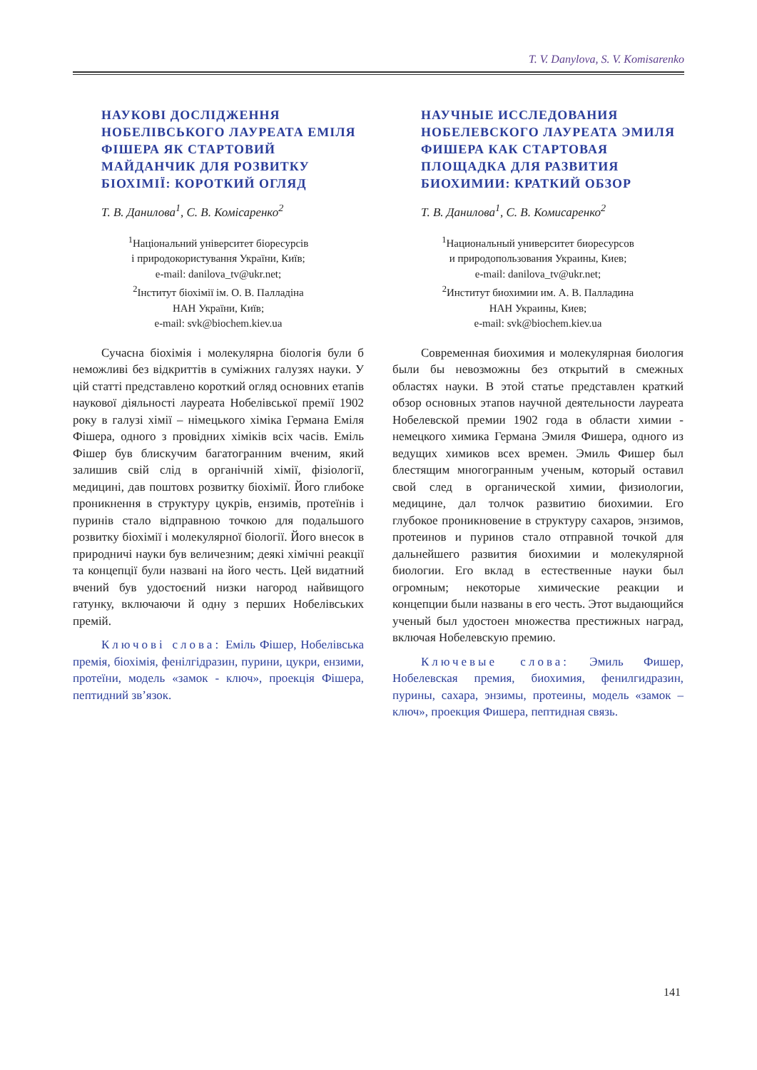T. V. Danylova, S. V. Komisarenko
НАУКОВІ ДОСЛІДЖЕННЯ НОБЕЛІВСЬКОГО ЛАУРЕАТА ЕМІЛЯ ФІШЕРА ЯК СТАРТОВИЙ МАЙДАНЧИК ДЛЯ РОЗВИТКУ БІОХІМІЇ: КОРОТКИЙ ОГЛЯД
Т. В. Данилова<sup>1</sup>, С. В. Комісаренко<sup>2</sup>
<sup>1</sup> Національний університет біоресурсів
і природокористування України, Київ;
e-mail: danilova_tv@ukr.net;
<sup>2</sup> Інститут біохімії ім. О. В. Палладіна
НАН України, Київ;
e-mail: svk@biochem.kiev.ua
Сучасна біохімія і молекулярна біологія були б неможливі без відкриттів в суміжних галузях науки. У цій статті представлено короткий огляд основних етапів наукової діяльності лауреата Нобелівської премії 1902 року в галузі хімії – німецького хіміка Германа Еміля Фішера, одного з провідних хіміків всіх часів. Еміль Фішер був блискучим багатогранним вченим, який залишив свій слід в органічній хімії, фізіології, медицині, дав поштовх розвитку біохімії. Його глибоке проникнення в структуру цукрів, ензимів, протеїнів і пуринів стало відправною точкою для подальшого розвитку біохімії і молекулярної біології. Його внесок в природничі науки був величезним; деякі хімічні реакції та концепції були названі на його честь. Цей видатний вчений був удостоєний низки нагород найвищого гатунку, включаючи й одну з перших Нобелівських премій.
Ключові слова: Еміль Фішер, Нобелівська премія, біохімія, фенілгідразин, пурини, цукри, ензими, протеїни, модель «замок - ключ», проекція Фішера, пептидний зв’язок.
НАУЧНЫЕ ИССЛЕДОВАНИЯ НОБЕЛЕВСКОГО ЛАУРЕАТА ЭМИЛЯ ФИШЕРА КАК СТАРТОВАЯ ПЛОЩАДКА ДЛЯ РАЗВИТИЯ БИОХИМИИ: КРАТКИЙ ОБЗОР
Т. В. Данилова<sup>1</sup>, С. В. Комисаренко<sup>2</sup>
<sup>1</sup> Национальный университет биоресурсов
и природопользования Украины, Киев;
e-mail: danilova_tv@ukr.net;
<sup>2</sup> Институт биохимии им. А. В. Палладина
НАН Украины, Киев;
e-mail: svk@biochem.kiev.ua
Современная биохимия и молекулярная биология были бы невозможны без открытий в смежных областях науки. В этой статье представлен краткий обзор основных этапов научной деятельности лауреата Нобелевской премии 1902 года в области химии - немецкого химика Германа Эмиля Фишера, одного из ведущих химиков всех времен. Эмиль Фишер был блестящим многогранным ученым, который оставил свой след в органической химии, физиологии, медицине, дал толчок развитию биохимии. Его глубокое проникновение в структуру сахаров, энзимов, протеинов и пуринов стало отправной точкой для дальнейшего развития биохимии и молекулярной биологии. Его вклад в естественные науки был огромным; некоторые химические реакции и концепции были названы в его честь. Этот выдающийся ученый был удостоен множества престижных наград, включая Нобелевскую премию.
Ключевые слова: Эмиль Фишер, Нобелевская премия, биохимия, фенилгидразин, пурины, сахара, энзимы, протеины, модель «замок – ключ», проекция Фишера, пептидная связь.
141